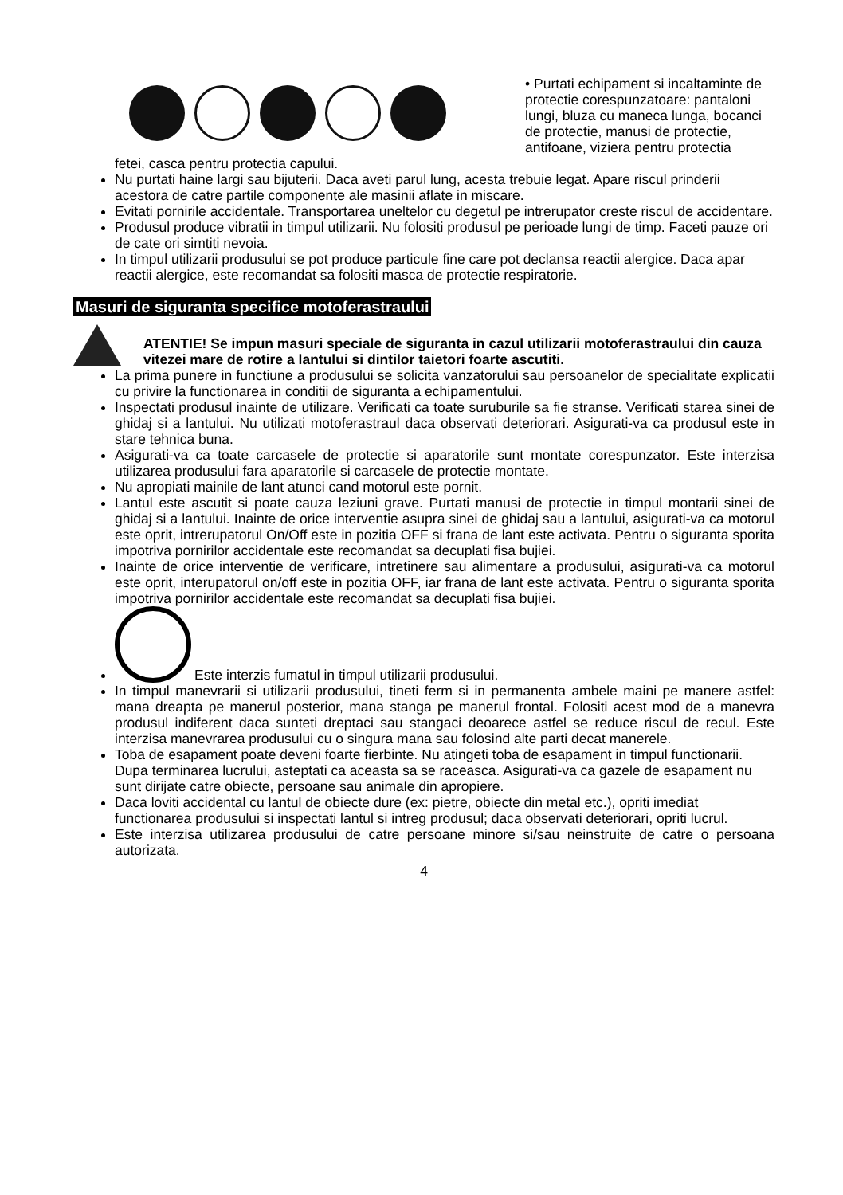• Purtati echipament si incaltaminte de protectie corespunzatoare: pantaloni lungi, bluza cu maneca lunga, bocanci de protectie, manusi de protectie, antifoane, viziera pentru protectia
fetei, casca pentru protectia capului.
Nu purtati haine largi sau bijuterii. Daca aveti parul lung, acesta trebuie legat. Apare riscul prinderii acestora de catre partile componente ale masinii aflate in miscare.
Evitati pornirile accidentale. Transportarea uneltelor cu degetul pe intrerupator creste riscul de accidentare.
Produsul produce vibratii in timpul utilizarii. Nu folositi produsul pe perioade lungi de timp. Faceti pauze ori de cate ori simtiti nevoia.
In timpul utilizarii produsului se pot produce particule fine care pot declansa reactii alergice. Daca apar reactii alergice, este recomandat sa folositi masca de protectie respiratorie.
Masuri de siguranta specifice motoferastraului
ATENTIE! Se impun masuri speciale de siguranta in cazul utilizarii motoferastraului din cauza vitezei mare de rotire a lantului si dintilor taietori foarte ascutiti.
La prima punere in functiune a produsului se solicita vanzatorului sau persoanelor de specialitate explicatii cu privire la functionarea in conditii de siguranta a echipamentului.
Inspectati produsul inainte de utilizare. Verificati ca toate suruburile sa fie stranse. Verificati starea sinei de ghidaj si a lantului. Nu utilizati motoferastraul daca observati deteriorari. Asigurati-va ca produsul este in stare tehnica buna.
Asigurati-va ca toate carcasele de protectie si aparatorile sunt montate corespunzator. Este interzisa utilizarea produsului fara aparatorile si carcasele de protectie montate.
Nu apropiati mainile de lant atunci cand motorul este pornit.
Lantul este ascutit si poate cauza leziuni grave. Purtati manusi de protectie in timpul montarii sinei de ghidaj si a lantului. Inainte de orice interventie asupra sinei de ghidaj sau a lantului, asigurati-va ca motorul este oprit, intrerupatorul On/Off este in pozitia OFF si frana de lant este activata. Pentru o siguranta sporita impotriva pornirilor accidentale este recomandat sa decuplati fisa bujiei.
Inainte de orice interventie de verificare, intretinere sau alimentare a produsului, asigurati-va ca motorul este oprit, interupatorul on/off este in pozitia OFF, iar frana de lant este activata. Pentru o siguranta sporita impotriva pornirilor accidentale este recomandat sa decuplati fisa bujiei.
Este interzis fumatul in timpul utilizarii produsului.
In timpul manevrarii si utilizarii produsului, tineti ferm si in permanenta ambele maini pe manere astfel: mana dreapta pe manerul posterior, mana stanga pe manerul frontal. Folositi acest mod de a manevra produsul indiferent daca sunteti dreptaci sau stangaci deoarece astfel se reduce riscul de recul. Este interzisa manevrarea produsului cu o singura mana sau folosind alte parti decat manerele.
Toba de esapament poate deveni foarte fierbinte. Nu atingeti toba de esapament in timpul functionarii. Dupa terminarea lucrului, asteptati ca aceasta sa se raceasca. Asigurati-va ca gazele de esapament nu sunt dirijate catre obiecte, persoane sau animale din apropiere.
Daca loviti accidental cu lantul de obiecte dure (ex: pietre, obiecte din metal etc.), opriti imediat functionarea produsului si inspectati lantul si intreg produsul; daca observati deteriorari, opriti lucrul.
Este interzisa utilizarea produsului de catre persoane minore si/sau neinstruite de catre o persoana autorizata.
4